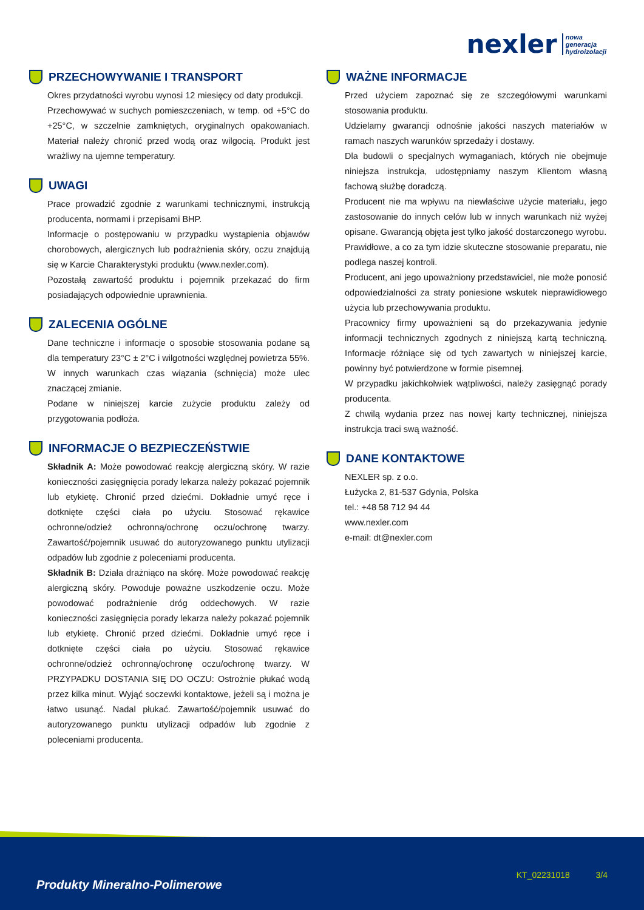nexler nowa
generacja
hydroizolacji
PRZECHOWYWANIE I TRANSPORT
Okres przydatności wyrobu wynosi 12 miesięcy od daty produkcji.
Przechowywać w suchych pomieszczeniach, w temp. od +5°C do +25°C, w szczelnie zamkniętych, oryginalnych opakowaniach. Materiał należy chronić przed wodą oraz wilgocią. Produkt jest wrażliwy na ujemne temperatury.
UWAGI
Prace prowadzić zgodnie z warunkami technicznymi, instrukcją producenta, normami i przepisami BHP.
Informacje o postępowaniu w przypadku wystąpienia objawów chorobowych, alergicznych lub podrażnienia skóry, oczu znajdują się w Karcie Charakterystyki produktu (www.nexler.com).
Pozostałą zawartość produktu i pojemnik przekazać do firm posiadających odpowiednie uprawnienia.
ZALECENIA OGÓLNE
Dane techniczne i informacje o sposobie stosowania podane są dla temperatury 23°C ± 2°C i wilgotności względnej powietrza 55%. W innych warunkach czas wiązania (schnięcia) może ulec znaczącej zmianie.
Podane w niniejszej karcie zużycie produktu zależy od przygotowania podłoża.
INFORMACJE O BEZPIECZEŃSTWIE
Składnik A: Może powodować reakcję alergiczną skóry. W razie konieczności zasięgnięcia porady lekarza należy pokazać pojemnik lub etykietę. Chronić przed dziećmi. Dokładnie umyć ręce i dotknięte części ciała po użyciu. Stosować rękawice ochronne/odzież ochronną/ochronę oczu/ochronę twarzy. Zawartość/pojemnik usuwać do autoryzowanego punktu utylizacji odpadów lub zgodnie z poleceniami producenta.
Składnik B: Działa drażniąco na skórę. Może powodować reakcję alergiczną skóry. Powoduje poważne uszkodzenie oczu. Może powodować podrażnienie dróg oddechowych. W razie konieczności zasięgnięcia porady lekarza należy pokazać pojemnik lub etykietę. Chronić przed dziećmi. Dokładnie umyć ręce i dotknięte części ciała po użyciu. Stosować rękawice ochronne/odzież ochronną/ochronę oczu/ochronę twarzy. W PRZYPADKU DOSTANIA SIĘ DO OCZU: Ostrożnie płukać wodą przez kilka minut. Wyjąć soczewki kontaktowe, jeżeli są i można je łatwo usunąć. Nadal płukać. Zawartość/pojemnik usuwać do autoryzowanego punktu utylizacji odpadów lub zgodnie z poleceniami producenta.
WAŻNE INFORMACJE
Przed użyciem zapoznać się ze szczegółowymi warunkami stosowania produktu.
Udzielamy gwarancji odnośnie jakości naszych materiałów w ramach naszych warunków sprzedaży i dostawy.
Dla budowli o specjalnych wymaganiach, których nie obejmuje niniejsza instrukcja, udostępniamy naszym Klientom własną fachową służbę doradczą.
Producent nie ma wpływu na niewłaściwe użycie materiału, jego zastosowanie do innych celów lub w innych warunkach niż wyżej opisane. Gwarancją objęta jest tylko jakość dostarczonego wyrobu.
Prawidłowe, a co za tym idzie skuteczne stosowanie preparatu, nie podlega naszej kontroli.
Producent, ani jego upoważniony przedstawiciel, nie może ponosić odpowiedzialności za straty poniesione wskutek nieprawidłowego użycia lub przechowywania produktu.
Pracownicy firmy upoważnieni są do przekazywania jedynie informacji technicznych zgodnych z niniejszą kartą techniczną. Informacje różniące się od tych zawartych w niniejszej karcie, powinny być potwierdzone w formie pisemnej.
W przypadku jakichkolwiek wątpliwości, należy zasięgnąć porady producenta.
Z chwilą wydania przez nas nowej karty technicznej, niniejsza instrukcja traci swą ważność.
DANE KONTAKTOWE
NEXLER sp. z o.o.
Łużycka 2, 81-537 Gdynia, Polska
tel.: +48 58 712 94 44
www.nexler.com
e-mail: dt@nexler.com
Produkty Mineralno-Polimerowe
KT_02231018 3/4